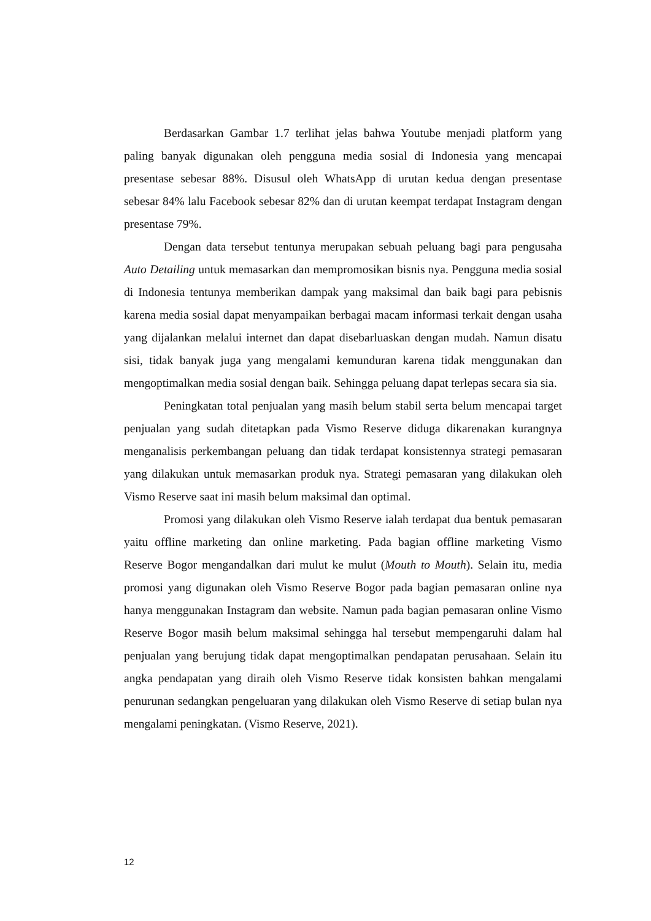Berdasarkan Gambar 1.7 terlihat jelas bahwa Youtube menjadi platform yang paling banyak digunakan oleh pengguna media sosial di Indonesia yang mencapai presentase sebesar 88%. Disusul oleh WhatsApp di urutan kedua dengan presentase sebesar 84% lalu Facebook sebesar 82% dan di urutan keempat terdapat Instagram dengan presentase 79%.
Dengan data tersebut tentunya merupakan sebuah peluang bagi para pengusaha Auto Detailing untuk memasarkan dan mempromosikan bisnis nya. Pengguna media sosial di Indonesia tentunya memberikan dampak yang maksimal dan baik bagi para pebisnis karena media sosial dapat menyampaikan berbagai macam informasi terkait dengan usaha yang dijalankan melalui internet dan dapat disebarluaskan dengan mudah. Namun disatu sisi, tidak banyak juga yang mengalami kemunduran karena tidak menggunakan dan mengoptimalkan media sosial dengan baik. Sehingga peluang dapat terlepas secara sia sia.
Peningkatan total penjualan yang masih belum stabil serta belum mencapai target penjualan yang sudah ditetapkan pada Vismo Reserve diduga dikarenakan kurangnya menganalisis perkembangan peluang dan tidak terdapat konsistennya strategi pemasaran yang dilakukan untuk memasarkan produk nya. Strategi pemasaran yang dilakukan oleh Vismo Reserve saat ini masih belum maksimal dan optimal.
Promosi yang dilakukan oleh Vismo Reserve ialah terdapat dua bentuk pemasaran yaitu offline marketing dan online marketing. Pada bagian offline marketing Vismo Reserve Bogor mengandalkan dari mulut ke mulut (Mouth to Mouth). Selain itu, media promosi yang digunakan oleh Vismo Reserve Bogor pada bagian pemasaran online nya hanya menggunakan Instagram dan website. Namun pada bagian pemasaran online Vismo Reserve Bogor masih belum maksimal sehingga hal tersebut mempengaruhi dalam hal penjualan yang berujung tidak dapat mengoptimalkan pendapatan perusahaan. Selain itu angka pendapatan yang diraih oleh Vismo Reserve tidak konsisten bahkan mengalami penurunan sedangkan pengeluaran yang dilakukan oleh Vismo Reserve di setiap bulan nya mengalami peningkatan. (Vismo Reserve, 2021).
12